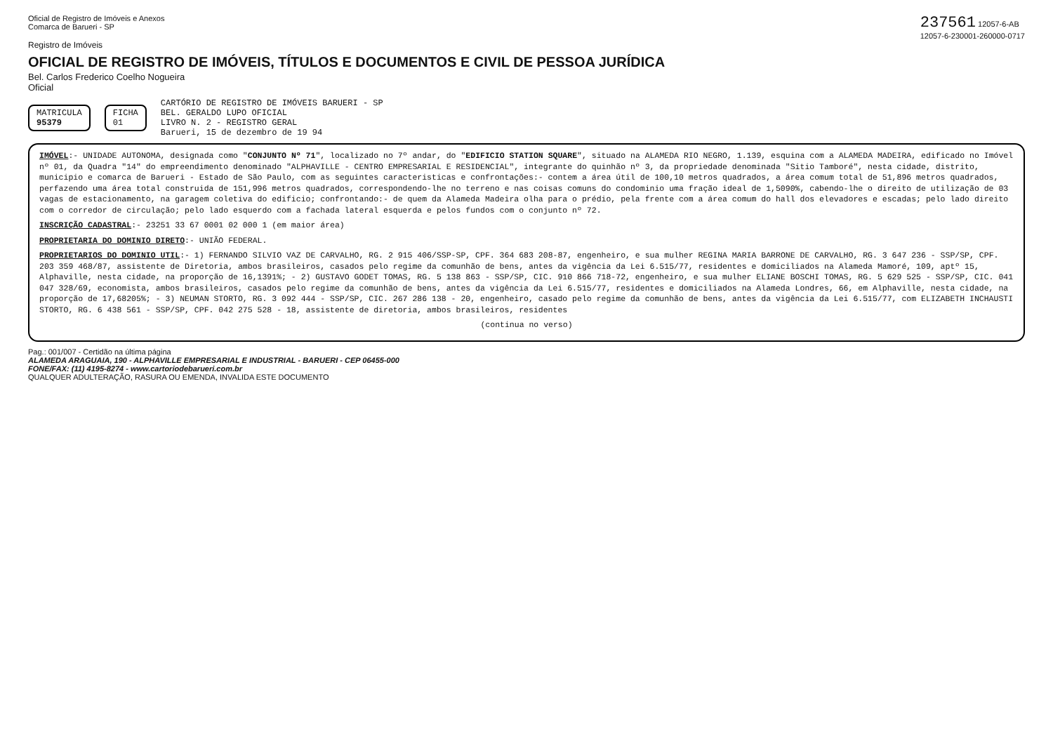Oficial de Registro de Imóveis e Anexos
Comarca de Barueri - SP
237561 12057-6-AB
12057-6-230001-260000-0717
Registro de Imóveis
OFICIAL DE REGISTRO DE IMÓVEIS, TÍTULOS E DOCUMENTOS E CIVIL DE PESSOA JURÍDICA
Bel. Carlos Frederico Coelho Nogueira
Oficial
MATRICULA
95379
FICHA
01
CARTÓRIO DE REGISTRO DE IMÓVEIS BARUERI - SP
BEL. GERALDO LUPO OFICIAL
LIVRO N. 2 - REGISTRO GERAL
Barueri, 15 de dezembro de 19 94
IMÓVEL:- UNIDADE AUTONOMA, designada como "CONJUNTO Nº 71", localizado no 7º andar, do "EDIFICIO STATION SQUARE", situado na ALAMEDA RIO NEGRO, 1.139, esquina com a ALAMEDA MADEIRA, edificado no Imóvel nº 01, da Quadra "14" do empreendimento denominado "ALPHAVILLE - CENTRO EMPRESARIAL E RESIDENCIAL", integrante do quinhão nº 3, da propriedade denominada "Sitio Tamboré", nesta cidade, distrito, municipio e comarca de Barueri - Estado de São Paulo, com as seguintes caracteristicas e confrontações:- contem a área útil de 100,10 metros quadrados, a área comum total de 51,896 metros quadrados, perfazendo uma área total construida de 151,996 metros quadrados, correspondendo-lhe no terreno e nas coisas comuns do condominio uma fração ideal de 1,5090%, cabendo-lhe o direito de utilização de 03 vagas de estacionamento, na garagem coletiva do edificio; confrontando:- de quem da Alameda Madeira olha para o prédio, pela frente com a área comum do hall dos elevadores e escadas; pelo lado direito com o corredor de circulação; pelo lado esquerdo com a fachada lateral esquerda e pelos fundos com o conjunto nº 72.
INSCRIÇÃO CADASTRAL:- 23251 33 67 0001 02 000 1 (em maior área)
PROPRIETARIA DO DOMINIO DIRETO:- UNIÃO FEDERAL.
PROPRIETARIOS DO DOMINIO UTIL:- 1) FERNANDO SILVIO VAZ DE CARVALHO, RG. 2 915 406/SSP-SP, CPF. 364 683 208-87, engenheiro, e sua mulher REGINA MARIA BARRONE DE CARVALHO, RG. 3 647 236 - SSP/SP, CPF. 203 359 468/87, assistente de Diretoria, ambos brasileiros, casados pelo regime da comunhão de bens, antes da vigência da Lei 6.515/77, residentes e domiciliados na Alameda Mamoré, 109, aptº 15, Alphaville, nesta cidade, na proporção de 16,1391%; - 2) GUSTAVO GODET TOMAS, RG. 5 138 863 - SSP/SP, CIC. 910 866 718-72, engenheiro, e sua mulher ELIANE BOSCHI TOMAS, RG. 5 629 525 - SSP/SP, CIC. 041 047 328/69, economista, ambos brasileiros, casados pelo regime da comunhão de bens, antes da vigência da Lei 6.515/77, residentes e domiciliados na Alameda Londres, 66, em Alphaville, nesta cidade, na proporção de 17,68205%; - 3) NEUMAN STORTO, RG. 3 092 444 - SSP/SP, CIC. 267 286 138 - 20, engenheiro, casado pelo regime da comunhão de bens, antes da vigência da Lei 6.515/77, com ELIZABETH INCHAUSTI STORTO, RG. 6 438 561 - SSP/SP, CPF. 042 275 528 - 18, assistente de diretoria, ambos brasileiros, residentes
(continua no verso)
Pag.: 001/007 - Certidão na última página
ALAMEDA ARAGUAIA, 190 - ALPHAVILLE EMPRESARIAL E INDUSTRIAL - BARUERI - CEP 06455-000
FONE/FAX: (11) 4195-8274 - www.cartoriodebarueri.com.br
QUALQUER ADULTERAÇÃO, RASURA OU EMENDA, INVALIDA ESTE DOCUMENTO